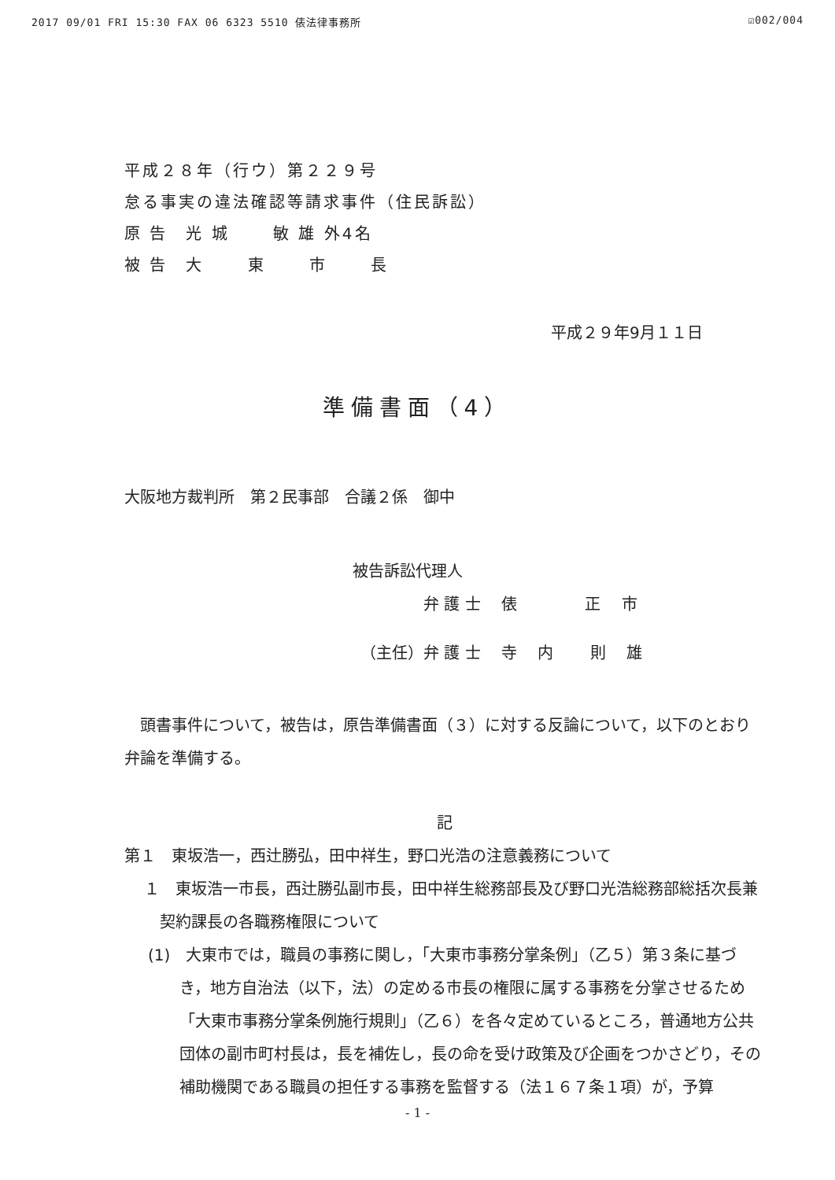2017 09/01 FRI 15:30 FAX 06 6323 5510 俵法律事務所 ☑002/004
平成２８年（行ウ）第２２９号
怠る事実の違法確認等請求事件（住民訴訟）
原 告　光 城　　 敏 雄 外4名
被 告　大　　 東　　 市　　 長
平成２９年9月１１日
準備書面（4）
大阪地方裁判所　第２民事部　合議２係　御中
被告訴訟代理人
弁 護 士　 俵　　　　 正　 市
（主任）弁 護 士　 寺　 内　　 則　 雄
　頭書事件について，被告は，原告準備書面（３）に対する反論について，以下のとおり弁論を準備する。
記
第１　東坂浩一，西辻勝弘，田中祥生，野口光浩の注意義務について
１　東坂浩一市長，西辻勝弘副市長，田中祥生総務部長及び野口光浩総務部総括次長兼契約課長の各職務権限について
(1)　大東市では，職員の事務に関し，「大東市事務分掌条例」（乙５）第３条に基づき，地方自治法（以下，法）の定める市長の権限に属する事務を分掌させるため「大東市事務分掌条例施行規則」（乙６）を各々定めているところ，普通地方公共団体の副市町村長は，長を補佐し，長の命を受け政策及び企画をつかさどり，その補助機関である職員の担任する事務を監督する（法１６７条１項）が，予算
- 1 -